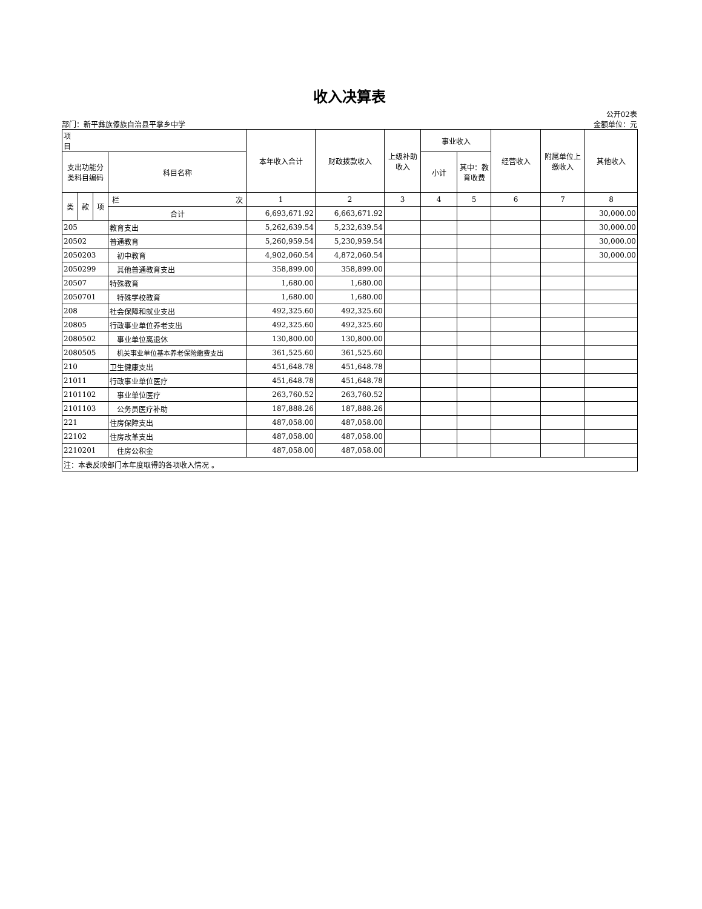收入决算表
公开02表
部门：新平彝族傣族自治县平掌乡中学 金额单位：元
| 项 目 | | | | 本年收入合计 | 财政拨款收入 | 上级补助收入 | 事业收入 | | 经营收入 | 附属单位上缴收入 | 其他收入 |
| --- | --- | --- | --- | --- | --- | --- | --- | --- | --- | --- | --- |
| 支出功能分类科目编码 | | | 科目名称 | | | | 小计 | 其中：教育收费 | | | |
| 类 | 款 | 项 | 栏 次 | 1 | 2 | 3 | 4 | 5 | 6 | 7 | 8 |
| | | | 合计 | 6,693,671.92 | 6,663,671.92 | | | | | | 30,000.00 |
| 205 | | | 教育支出 | 5,262,639.54 | 5,232,639.54 | | | | | | 30,000.00 |
| 20502 | | | 普通教育 | 5,260,959.54 | 5,230,959.54 | | | | | | 30,000.00 |
| 2050203 | | | 初中教育 | 4,902,060.54 | 4,872,060.54 | | | | | | 30,000.00 |
| 2050299 | | | 其他普通教育支出 | 358,899.00 | 358,899.00 | | | | | | |
| 20507 | | | 特殊教育 | 1,680.00 | 1,680.00 | | | | | | |
| 2050701 | | | 特殊学校教育 | 1,680.00 | 1,680.00 | | | | | | |
| 208 | | | 社会保障和就业支出 | 492,325.60 | 492,325.60 | | | | | | |
| 20805 | | | 行政事业单位养老支出 | 492,325.60 | 492,325.60 | | | | | | |
| 2080502 | | | 事业单位离退休 | 130,800.00 | 130,800.00 | | | | | | |
| 2080505 | | | 机关事业单位基本养老保险缴费支出 | 361,525.60 | 361,525.60 | | | | | | |
| 210 | | | 卫生健康支出 | 451,648.78 | 451,648.78 | | | | | | |
| 21011 | | | 行政事业单位医疗 | 451,648.78 | 451,648.78 | | | | | | |
| 2101102 | | | 事业单位医疗 | 263,760.52 | 263,760.52 | | | | | | |
| 2101103 | | | 公务员医疗补助 | 187,888.26 | 187,888.26 | | | | | | |
| 221 | | | 住房保障支出 | 487,058.00 | 487,058.00 | | | | | | |
| 22102 | | | 住房改革支出 | 487,058.00 | 487,058.00 | | | | | | |
| 2210201 | | | 住房公积金 | 487,058.00 | 487,058.00 | | | | | | |
| 注：本表反映部门本年度取得的各项收入情况 。 | | | | | | | | | | | |